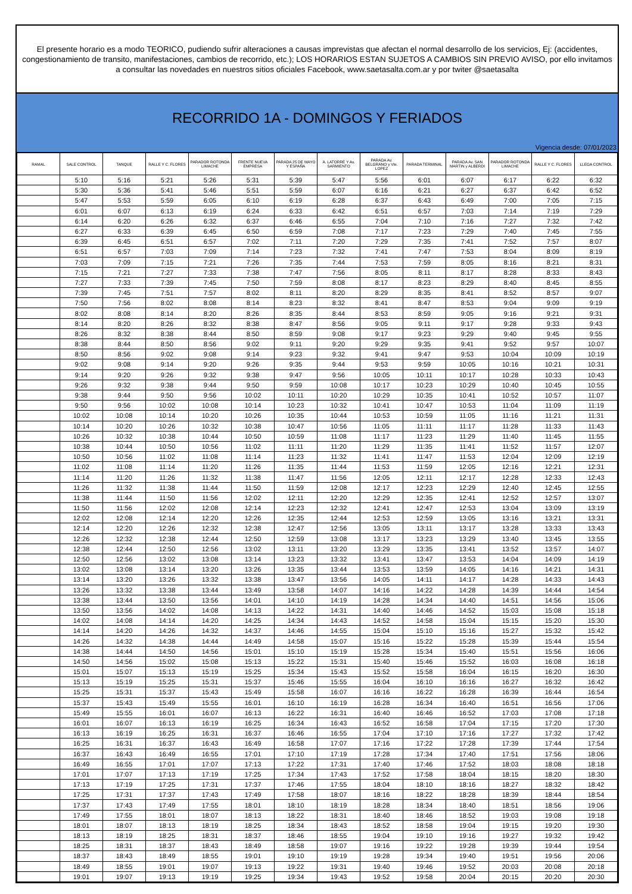El presente horario es a modo TEORICO, pudiendo sufrir alteraciones a causas imprevistas que afectan el normal desarrollo de los servicios, Ej: (accidentes, congestionamiento de transito, manifestaciones, cambios de recorrido, etc.); LOS HORARIOS ESTAN SUJETOS A CAMBIOS SIN PREVIO AVISO, por ello invitamos a consultar las novedades en nuestros sitios oficiales Facebook, www.saetasalta.com.ar y por twiter @saetasalta
RECORRIDO 1A - DOMINGOS Y FERIADOS
Vigencia desde: 07/01/2023
| RAMAL | SALE CONTROL | TANQUE | RALLE Y C. FLORES | PARADOR ROTONDA LIMACHE | FRENTE NUEVA EMPRESA | PARADA 25 DE MAYO Y ESPAÑA | A. LATORRE Y Av. SARMIENTO | PARADA Av. BELGRANO y Vte. LOPEZ | PARADA TERMINAL | PARADA Av. SAN MARTIN y ALBERDI | PARADOR ROTONDA LIMACHE | RALLE Y C. FLORES | LLEGA CONTROL |
| --- | --- | --- | --- | --- | --- | --- | --- | --- | --- | --- | --- | --- | --- |
| | 5:10 | 5:16 | 5:21 | 5:26 | 5:31 | 5:39 | 5:47 | 5:56 | 6:01 | 6:07 | 6:17 | 6:22 | 6:32 |
| | 5:30 | 5:36 | 5:41 | 5:46 | 5:51 | 5:59 | 6:07 | 6:16 | 6:21 | 6:27 | 6:37 | 6:42 | 6:52 |
| | 5:47 | 5:53 | 5:59 | 6:05 | 6:10 | 6:19 | 6:28 | 6:37 | 6:43 | 6:49 | 7:00 | 7:05 | 7:15 |
| | 6:01 | 6:07 | 6:13 | 6:19 | 6:24 | 6:33 | 6:42 | 6:51 | 6:57 | 7:03 | 7:14 | 7:19 | 7:29 |
| | 6:14 | 6:20 | 6:26 | 6:32 | 6:37 | 6:46 | 6:55 | 7:04 | 7:10 | 7:16 | 7:27 | 7:32 | 7:42 |
| | 6:27 | 6:33 | 6:39 | 6:45 | 6:50 | 6:59 | 7:08 | 7:17 | 7:23 | 7:29 | 7:40 | 7:45 | 7:55 |
| | 6:39 | 6:45 | 6:51 | 6:57 | 7:02 | 7:11 | 7:20 | 7:29 | 7:35 | 7:41 | 7:52 | 7:57 | 8:07 |
| | 6:51 | 6:57 | 7:03 | 7:09 | 7:14 | 7:23 | 7:32 | 7:41 | 7:47 | 7:53 | 8:04 | 8:09 | 8:19 |
| | 7:03 | 7:09 | 7:15 | 7:21 | 7:26 | 7:35 | 7:44 | 7:53 | 7:59 | 8:05 | 8:16 | 8:21 | 8:31 |
| | 7:15 | 7:21 | 7:27 | 7:33 | 7:38 | 7:47 | 7:56 | 8:05 | 8:11 | 8:17 | 8:28 | 8:33 | 8:43 |
| | 7:27 | 7:33 | 7:39 | 7:45 | 7:50 | 7:59 | 8:08 | 8:17 | 8:23 | 8:29 | 8:40 | 8:45 | 8:55 |
| | 7:39 | 7:45 | 7:51 | 7:57 | 8:02 | 8:11 | 8:20 | 8:29 | 8:35 | 8:41 | 8:52 | 8:57 | 9:07 |
| | 7:50 | 7:56 | 8:02 | 8:08 | 8:14 | 8:23 | 8:32 | 8:41 | 8:47 | 8:53 | 9:04 | 9:09 | 9:19 |
| | 8:02 | 8:08 | 8:14 | 8:20 | 8:26 | 8:35 | 8:44 | 8:53 | 8:59 | 9:05 | 9:16 | 9:21 | 9:31 |
| | 8:14 | 8:20 | 8:26 | 8:32 | 8:38 | 8:47 | 8:56 | 9:05 | 9:11 | 9:17 | 9:28 | 9:33 | 9:43 |
| | 8:26 | 8:32 | 8:38 | 8:44 | 8:50 | 8:59 | 9:08 | 9:17 | 9:23 | 9:29 | 9:40 | 9:45 | 9:55 |
| | 8:38 | 8:44 | 8:50 | 8:56 | 9:02 | 9:11 | 9:20 | 9:29 | 9:35 | 9:41 | 9:52 | 9:57 | 10:07 |
| | 8:50 | 8:56 | 9:02 | 9:08 | 9:14 | 9:23 | 9:32 | 9:41 | 9:47 | 9:53 | 10:04 | 10:09 | 10:19 |
| | 9:02 | 9:08 | 9:14 | 9:20 | 9:26 | 9:35 | 9:44 | 9:53 | 9:59 | 10:05 | 10:16 | 10:21 | 10:31 |
| | 9:14 | 9:20 | 9:26 | 9:32 | 9:38 | 9:47 | 9:56 | 10:05 | 10:11 | 10:17 | 10:28 | 10:33 | 10:43 |
| | 9:26 | 9:32 | 9:38 | 9:44 | 9:50 | 9:59 | 10:08 | 10:17 | 10:23 | 10:29 | 10:40 | 10:45 | 10:55 |
| | 9:38 | 9:44 | 9:50 | 9:56 | 10:02 | 10:11 | 10:20 | 10:29 | 10:35 | 10:41 | 10:52 | 10:57 | 11:07 |
| | 9:50 | 9:56 | 10:02 | 10:08 | 10:14 | 10:23 | 10:32 | 10:41 | 10:47 | 10:53 | 11:04 | 11:09 | 11:19 |
| | 10:02 | 10:08 | 10:14 | 10:20 | 10:26 | 10:35 | 10:44 | 10:53 | 10:59 | 11:05 | 11:16 | 11:21 | 11:31 |
| | 10:14 | 10:20 | 10:26 | 10:32 | 10:38 | 10:47 | 10:56 | 11:05 | 11:11 | 11:17 | 11:28 | 11:33 | 11:43 |
| | 10:26 | 10:32 | 10:38 | 10:44 | 10:50 | 10:59 | 11:08 | 11:17 | 11:23 | 11:29 | 11:40 | 11:45 | 11:55 |
| | 10:38 | 10:44 | 10:50 | 10:56 | 11:02 | 11:11 | 11:20 | 11:29 | 11:35 | 11:41 | 11:52 | 11:57 | 12:07 |
| | 10:50 | 10:56 | 11:02 | 11:08 | 11:14 | 11:23 | 11:32 | 11:41 | 11:47 | 11:53 | 12:04 | 12:09 | 12:19 |
| | 11:02 | 11:08 | 11:14 | 11:20 | 11:26 | 11:35 | 11:44 | 11:53 | 11:59 | 12:05 | 12:16 | 12:21 | 12:31 |
| | 11:14 | 11:20 | 11:26 | 11:32 | 11:38 | 11:47 | 11:56 | 12:05 | 12:11 | 12:17 | 12:28 | 12:33 | 12:43 |
| | 11:26 | 11:32 | 11:38 | 11:44 | 11:50 | 11:59 | 12:08 | 12:17 | 12:23 | 12:29 | 12:40 | 12:45 | 12:55 |
| | 11:38 | 11:44 | 11:50 | 11:56 | 12:02 | 12:11 | 12:20 | 12:29 | 12:35 | 12:41 | 12:52 | 12:57 | 13:07 |
| | 11:50 | 11:56 | 12:02 | 12:08 | 12:14 | 12:23 | 12:32 | 12:41 | 12:47 | 12:53 | 13:04 | 13:09 | 13:19 |
| | 12:02 | 12:08 | 12:14 | 12:20 | 12:26 | 12:35 | 12:44 | 12:53 | 12:59 | 13:05 | 13:16 | 13:21 | 13:31 |
| | 12:14 | 12:20 | 12:26 | 12:32 | 12:38 | 12:47 | 12:56 | 13:05 | 13:11 | 13:17 | 13:28 | 13:33 | 13:43 |
| | 12:26 | 12:32 | 12:38 | 12:44 | 12:50 | 12:59 | 13:08 | 13:17 | 13:23 | 13:29 | 13:40 | 13:45 | 13:55 |
| | 12:38 | 12:44 | 12:50 | 12:56 | 13:02 | 13:11 | 13:20 | 13:29 | 13:35 | 13:41 | 13:52 | 13:57 | 14:07 |
| | 12:50 | 12:56 | 13:02 | 13:08 | 13:14 | 13:23 | 13:32 | 13:41 | 13:47 | 13:53 | 14:04 | 14:09 | 14:19 |
| | 13:02 | 13:08 | 13:14 | 13:20 | 13:26 | 13:35 | 13:44 | 13:53 | 13:59 | 14:05 | 14:16 | 14:21 | 14:31 |
| | 13:14 | 13:20 | 13:26 | 13:32 | 13:38 | 13:47 | 13:56 | 14:05 | 14:11 | 14:17 | 14:28 | 14:33 | 14:43 |
| | 13:26 | 13:32 | 13:38 | 13:44 | 13:49 | 13:58 | 14:07 | 14:16 | 14:22 | 14:28 | 14:39 | 14:44 | 14:54 |
| | 13:38 | 13:44 | 13:50 | 13:56 | 14:01 | 14:10 | 14:19 | 14:28 | 14:34 | 14:40 | 14:51 | 14:56 | 15:06 |
| | 13:50 | 13:56 | 14:02 | 14:08 | 14:13 | 14:22 | 14:31 | 14:40 | 14:46 | 14:52 | 15:03 | 15:08 | 15:18 |
| | 14:02 | 14:08 | 14:14 | 14:20 | 14:25 | 14:34 | 14:43 | 14:52 | 14:58 | 15:04 | 15:15 | 15:20 | 15:30 |
| | 14:14 | 14:20 | 14:26 | 14:32 | 14:37 | 14:46 | 14:55 | 15:04 | 15:10 | 15:16 | 15:27 | 15:32 | 15:42 |
| | 14:26 | 14:32 | 14:38 | 14:44 | 14:49 | 14:58 | 15:07 | 15:16 | 15:22 | 15:28 | 15:39 | 15:44 | 15:54 |
| | 14:38 | 14:44 | 14:50 | 14:56 | 15:01 | 15:10 | 15:19 | 15:28 | 15:34 | 15:40 | 15:51 | 15:56 | 16:06 |
| | 14:50 | 14:56 | 15:02 | 15:08 | 15:13 | 15:22 | 15:31 | 15:40 | 15:46 | 15:52 | 16:03 | 16:08 | 16:18 |
| | 15:01 | 15:07 | 15:13 | 15:19 | 15:25 | 15:34 | 15:43 | 15:52 | 15:58 | 16:04 | 16:15 | 16:20 | 16:30 |
| | 15:13 | 15:19 | 15:25 | 15:31 | 15:37 | 15:46 | 15:55 | 16:04 | 16:10 | 16:16 | 16:27 | 16:32 | 16:42 |
| | 15:25 | 15:31 | 15:37 | 15:43 | 15:49 | 15:58 | 16:07 | 16:16 | 16:22 | 16:28 | 16:39 | 16:44 | 16:54 |
| | 15:37 | 15:43 | 15:49 | 15:55 | 16:01 | 16:10 | 16:19 | 16:28 | 16:34 | 16:40 | 16:51 | 16:56 | 17:06 |
| | 15:49 | 15:55 | 16:01 | 16:07 | 16:13 | 16:22 | 16:31 | 16:40 | 16:46 | 16:52 | 17:03 | 17:08 | 17:18 |
| | 16:01 | 16:07 | 16:13 | 16:19 | 16:25 | 16:34 | 16:43 | 16:52 | 16:58 | 17:04 | 17:15 | 17:20 | 17:30 |
| | 16:13 | 16:19 | 16:25 | 16:31 | 16:37 | 16:46 | 16:55 | 17:04 | 17:10 | 17:16 | 17:27 | 17:32 | 17:42 |
| | 16:25 | 16:31 | 16:37 | 16:43 | 16:49 | 16:58 | 17:07 | 17:16 | 17:22 | 17:28 | 17:39 | 17:44 | 17:54 |
| | 16:37 | 16:43 | 16:49 | 16:55 | 17:01 | 17:10 | 17:19 | 17:28 | 17:34 | 17:40 | 17:51 | 17:56 | 18:06 |
| | 16:49 | 16:55 | 17:01 | 17:07 | 17:13 | 17:22 | 17:31 | 17:40 | 17:46 | 17:52 | 18:03 | 18:08 | 18:18 |
| | 17:01 | 17:07 | 17:13 | 17:19 | 17:25 | 17:34 | 17:43 | 17:52 | 17:58 | 18:04 | 18:15 | 18:20 | 18:30 |
| | 17:13 | 17:19 | 17:25 | 17:31 | 17:37 | 17:46 | 17:55 | 18:04 | 18:10 | 18:16 | 18:27 | 18:32 | 18:42 |
| | 17:25 | 17:31 | 17:37 | 17:43 | 17:49 | 17:58 | 18:07 | 18:16 | 18:22 | 18:28 | 18:39 | 18:44 | 18:54 |
| | 17:37 | 17:43 | 17:49 | 17:55 | 18:01 | 18:10 | 18:19 | 18:28 | 18:34 | 18:40 | 18:51 | 18:56 | 19:06 |
| | 17:49 | 17:55 | 18:01 | 18:07 | 18:13 | 18:22 | 18:31 | 18:40 | 18:46 | 18:52 | 19:03 | 19:08 | 19:18 |
| | 18:01 | 18:07 | 18:13 | 18:19 | 18:25 | 18:34 | 18:43 | 18:52 | 18:58 | 19:04 | 19:15 | 19:20 | 19:30 |
| | 18:13 | 18:19 | 18:25 | 18:31 | 18:37 | 18:46 | 18:55 | 19:04 | 19:10 | 19:16 | 19:27 | 19:32 | 19:42 |
| | 18:25 | 18:31 | 18:37 | 18:43 | 18:49 | 18:58 | 19:07 | 19:16 | 19:22 | 19:28 | 19:39 | 19:44 | 19:54 |
| | 18:37 | 18:43 | 18:49 | 18:55 | 19:01 | 19:10 | 19:19 | 19:28 | 19:34 | 19:40 | 19:51 | 19:56 | 20:06 |
| | 18:49 | 18:55 | 19:01 | 19:07 | 19:13 | 19:22 | 19:31 | 19:40 | 19:46 | 19:52 | 20:03 | 20:08 | 20:18 |
| | 19:01 | 19:07 | 19:13 | 19:19 | 19:25 | 19:34 | 19:43 | 19:52 | 19:58 | 20:04 | 20:15 | 20:20 | 20:30 |